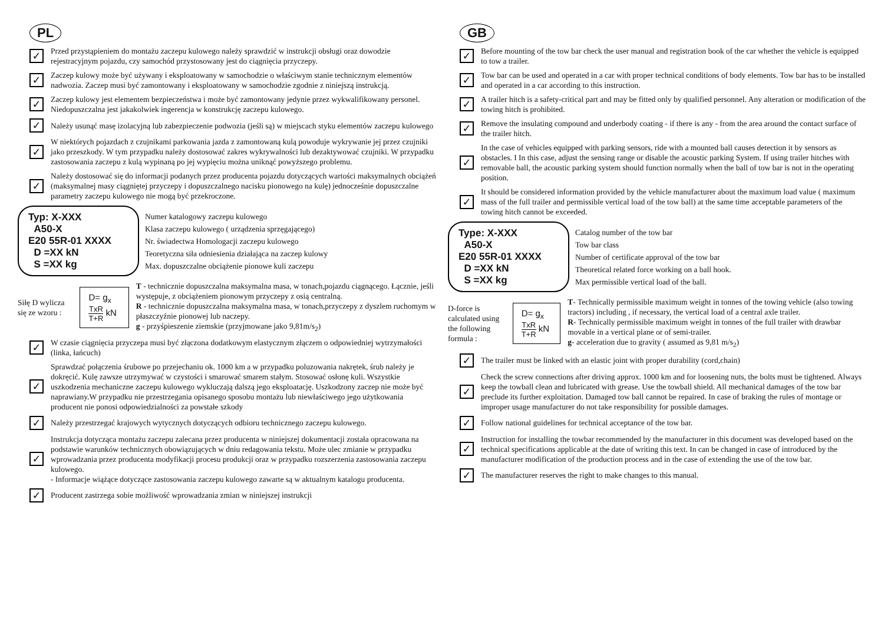PL
✓
Przed przystąpieniem do montażu zaczepu kulowego należy sprawdzić w instrukcji obsługi oraz dowodzie rejestracyjnym pojazdu, czy samochód przystosowany jest do ciągnięcia przyczepy.
✓
Zaczep kulowy może być używany i eksploatowany w samochodzie o właściwym stanie technicznym elementów nadwozia. Zaczep musi być zamontowany i eksploatowany w samochodzie zgodnie z niniejszą instrukcją.
✓
Zaczep kulowy jest elementem bezpieczeństwa i może być zamontowany jedynie przez wykwalifikowany personel. Niedopuszczalna jest jakakolwiek ingerencja w konstrukcję zaczepu kulowego.
✓
Należy usunąć masę izolacyjną lub zabezpieczenie podwozia (jeśli są) w miejscach styku elementów zaczepu kulowego
✓
W niektórych pojazdach z czujnikami parkowania jazda z zamontowaną kulą powoduje wykrywanie jej przez czujniki jako przeszkody. W tym przypadku należy dostosować zakres wykrywalności lub dezaktywować czujniki. W przypadku zastosowania zaczepu z kulą wypinaną po jej wypięciu można uniknąć powyższego problemu.
✓
Należy dostosować się do informacji podanych przez producenta pojazdu dotyczących wartości maksymalnych obciążeń (maksymalnej masy ciągniętej przyczepy i dopuszczalnego nacisku pionowego na kulę) jednocześnie dopuszczalne parametry zaczepu kulowego nie mogą być przekroczone.
Typ: X-XXX
A50-X
E20 55R-01 XXXX
D =XX kN
S =XX kg
Numer katalogowy zaczepu kulowego
Klasa zaczepu kulowego ( urządzenia sprzęgającego)
Nr. świadectwa Homologacji zaczepu kulowego
Teoretyczna siła odniesienia działająca na zaczep kulowy
Max. dopuszczalne obciążenie pionowe kuli zaczepu
Siłę D wylicza się ze wzoru :
D= g<sub>x</sub> TxR T+R kN
T - technicznie dopuszczalna maksymalna masa, w tonach,pojazdu ciągnącego. Łącznie, jeśli występuje, z obciążeniem pionowym przyczepy z osią centralną.
R - technicznie dopuszczalna maksymalna masa, w tonach,przyczepy z dyszlem ruchomym w płaszczyźnie pionowej lub naczepy.
g - przyśpieszenie ziemskie (przyjmowane jako 9,81m/s<sub>2</sub>)
✓
W czasie ciągnięcia przyczepa musi być złączona dodatkowym elastycznym złączem o odpowiedniej wytrzymałości (linka, łańcuch)
✓
Sprawdzać połączenia śrubowe po przejechaniu ok. 1000 km a w przypadku poluzowania nakrętek, śrub należy je dokręcić. Kulę zawsze utrzymywać w czystości i smarować smarem stałym. Stosować osłonę kuli. Wszystkie uszkodzenia mechaniczne zaczepu kulowego wykluczają dalszą jego eksploatację. Uszkodzony zaczep nie może być naprawiany.W przypadku nie przestrzegania opisanego sposobu montażu lub niewłaściwego jego użytkowania producent nie ponosi odpowiedzialności za powstałe szkody
✓
Należy przestrzegać krajowych wytycznych dotyczących odbioru technicznego zaczepu kulowego.
✓
Instrukcja dotycząca montażu zaczepu zalecana przez producenta w niniejszej dokumentacji została opracowana na podstawie warunków technicznych obowiązujących w dniu redagowania tekstu. Może ulec zmianie w przypadku wprowadzania przez producenta modyfikacji procesu produkcji oraz w przypadku rozszerzenia zastosowania zaczepu kulowego.
- Informacje wiążące dotyczące zastosowania zaczepu kulowego zawarte są w aktualnym katalogu producenta.
✓
Producent zastrzega sobie możliwość wprowadzania zmian w niniejszej instrukcji
GB
✓
Before mounting of the tow bar check the user manual and registration book of the car whether the vehicle is equipped to tow a trailer.
✓
Tow bar can be used and operated in a car with proper technical conditions of body elements. Tow bar has to be installed and operated in a car according to this instruction.
✓
A trailer hitch is a safety-critical part and may be fitted only by qualified personnel. Any alteration or modification of the towing hitch is prohibited.
✓
Remove the insulating compound and underbody coating - if there is any - from the area around the contact surface of the trailer hitch.
✓
In the case of vehicles equipped with parking sensors, ride with a mounted ball causes detection it by sensors as obstacles. I In this case, adjust the sensing range or disable the acoustic parking System. If using trailer hitches with removable ball, the acoustic parking system should function normally when the ball of tow bar is not in the operating position.
✓
It should be considered information provided by the vehicle manufacturer about the maximum load value ( maximum mass of the full trailer and permissible vertical load of the tow ball) at the same time acceptable parameters of the towing hitch cannot be exceeded.
Type: X-XXX
A50-X
E20 55R-01 XXXX
D =XX kN
S =XX kg
Catalog number of the tow bar
Tow bar class
Number of certificate approval of the tow bar
Theoretical related force working on a ball hook.
Max permissible vertical load of the ball.
D-force is calculated using the following formula :
D= g<sub>x</sub> TxR T+R kN
T- Technically permissible maximum weight in tonnes of the towing vehicle (also towing tractors) including , if necessary, the vertical load of a central axle trailer.
R- Technically permissible maximum weight in tonnes of the full trailer with drawbar movable in a vertical plane or of semi-trailer.
g- acceleration due to gravity ( assumed as 9,81 m/s<sub>2</sub>)
✓
The trailer must be linked with an elastic joint with proper durability (cord,chain)
✓
Check the screw connections after driving approx. 1000 km and for loosening nuts, the bolts must be tightened. Always keep the towball clean and lubricated with grease. Use the towball shield. All mechanical damages of the tow bar preclude its further exploitation. Damaged tow ball cannot be repaired. In case of braking the rules of montage or improper usage manufacturer do not take responsibility for possible damages.
✓
Follow national guidelines for technical acceptance of the tow bar.
✓
Instruction for installing the towbar recommended by the manufacturer in this document was developed based on the technical specifications applicable at the date of writing this text. In can be changed in case of introduced by the manufacturer modification of the production process and in the case of extending the use of the tow bar.
✓
The manufacturer reserves the right to make changes to this manual.